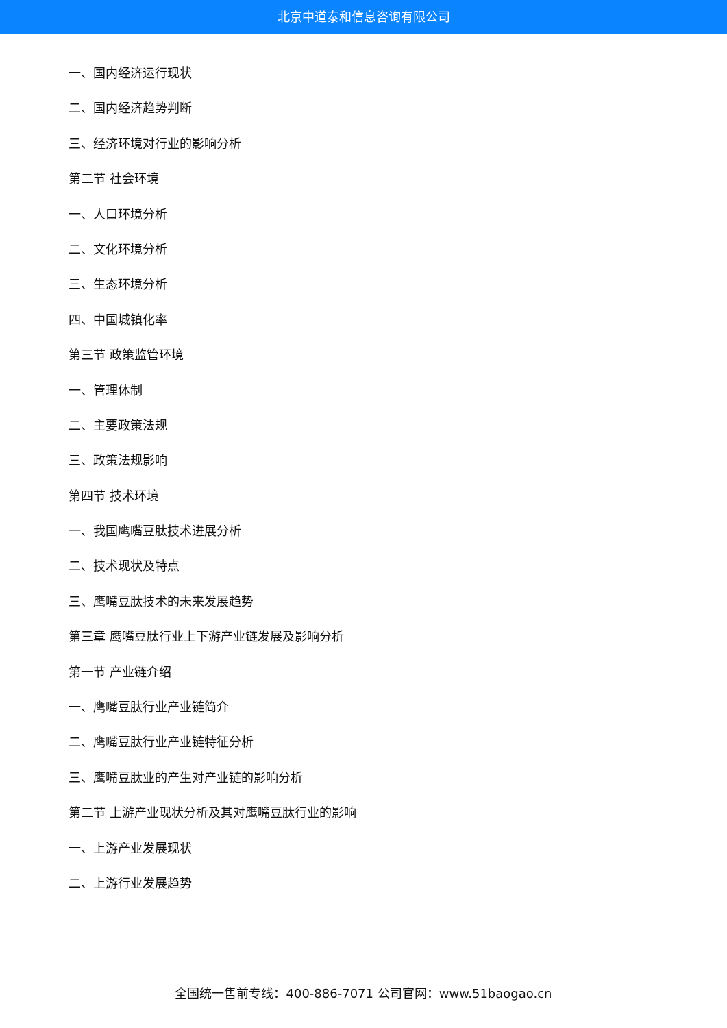北京中道泰和信息咨询有限公司
一、国内经济运行现状
二、国内经济趋势判断
三、经济环境对行业的影响分析
第二节 社会环境
一、人口环境分析
二、文化环境分析
三、生态环境分析
四、中国城镇化率
第三节 政策监管环境
一、管理体制
二、主要政策法规
三、政策法规影响
第四节 技术环境
一、我国鹰嘴豆肽技术进展分析
二、技术现状及特点
三、鹰嘴豆肽技术的未来发展趋势
第三章 鹰嘴豆肽行业上下游产业链发展及影响分析
第一节 产业链介绍
一、鹰嘴豆肽行业产业链简介
二、鹰嘴豆肽行业产业链特征分析
三、鹰嘴豆肽业的产生对产业链的影响分析
第二节 上游产业现状分析及其对鹰嘴豆肽行业的影响
一、上游产业发展现状
二、上游行业发展趋势
全国统一售前专线：400-886-7071 公司官网：www.51baogao.cn